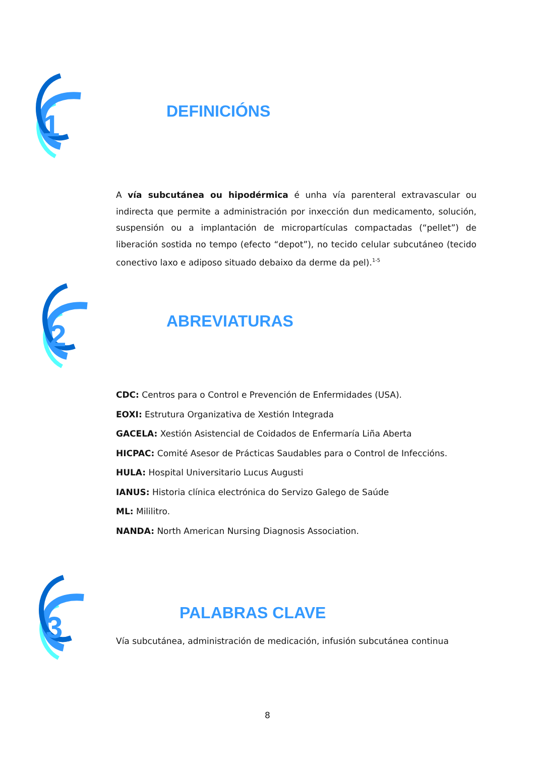1
DEFINICIÓNS
A vía subcutánea ou hipodérmica é unha vía parenteral extravascular ou indirecta que permite a administración por inxección dun medicamento, solución, suspensión ou a implantación de micropartículas compactadas (“pellet”) de liberación sostida no tempo (efecto “depot”), no tecido celular subcutáneo (tecido conectivo laxo e adiposo situado debaixo da derme da pel).<sup>1-5</sup>
2
ABREVIATURAS
CDC: Centros para o Control e Prevención de Enfermidades (USA).
EOXI: Estrutura Organizativa de Xestión Integrada
GACELA: Xestión Asistencial de Coidados de Enfermaría Liña Aberta
HICPAC: Comité Asesor de Prácticas Saudables para o Control de Infeccións.
HULA: Hospital Universitario Lucus Augusti
IANUS: Historia clínica electrónica do Servizo Galego de Saúde
ML: Mililitro.
NANDA: North American Nursing Diagnosis Association.
3
PALABRAS CLAVE
Vía subcutánea, administración de medicación, infusión subcutánea continua
8